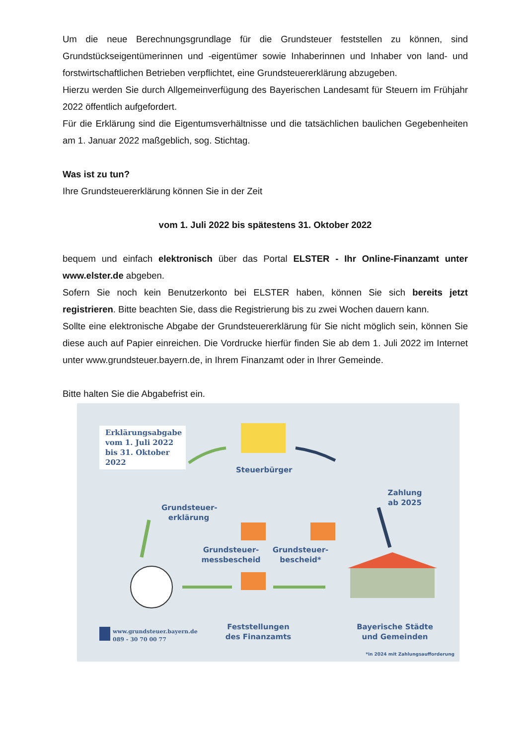Um die neue Berechnungsgrundlage für die Grundsteuer feststellen zu können, sind Grundstückseigentümerinnen und -eigentümer sowie Inhaberinnen und Inhaber von land- und forstwirtschaftlichen Betrieben verpflichtet, eine Grundsteuererklärung abzugeben.
Hierzu werden Sie durch Allgemeinverfügung des Bayerischen Landesamt für Steuern im Frühjahr 2022 öffentlich aufgefordert.
Für die Erklärung sind die Eigentumsverhältnisse und die tatsächlichen baulichen Gegebenheiten am 1. Januar 2022 maßgeblich, sog. Stichtag.
Was ist zu tun?
Ihre Grundsteuererklärung können Sie in der Zeit
vom 1. Juli 2022 bis spätestens 31. Oktober 2022
bequem und einfach elektronisch über das Portal ELSTER - Ihr Online-Finanzamt unter www.elster.de abgeben.
Sofern Sie noch kein Benutzerkonto bei ELSTER haben, können Sie sich bereits jetzt registrieren. Bitte beachten Sie, dass die Registrierung bis zu zwei Wochen dauern kann.
Sollte eine elektronische Abgabe der Grundsteuererklärung für Sie nicht möglich sein, können Sie diese auch auf Papier einreichen. Die Vordrucke hierfür finden Sie ab dem 1. Juli 2022 im Internet unter www.grundsteuer.bayern.de, in Ihrem Finanzamt oder in Ihrer Gemeinde.
Bitte halten Sie die Abgabefrist ein.
Erklärungsabgabe vom 1. Juli 2022 bis 31. Oktober 2022
Steuerbürger
Grundsteuer-
erklärung
Zahlung
ab 2025
Grundsteuer-
messbescheid
Grundsteuer-
bescheid*
Feststellungen
des Finanzamts
Bayerische Städte
und Gemeinden
www.grundsteuer.bayern.de
089 - 30 70 00 77
*in 2024 mit Zahlungsaufforderung